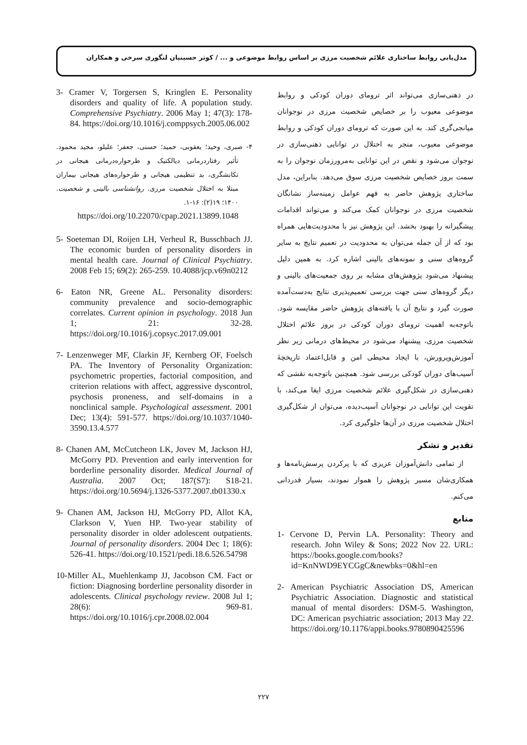مدل‌یابی روابط ساختاری علائم شخصیت مرزی بر اساس روابط موضوعی و ... / کوثر حسینیان لنگوری سرخی و همکاران
در ذهنی‌سازی می‌تواند اثر ترومای دوران کودکی و روابط موضوعی معیوب را بر خصایص شخصیت مرزی در نوجوانان میانجی‌گری کند. به این صورت که ترومای دوران کودکی و روابط موضوعی معیوب، منجر به اختلال در توانایی ذهنی‌سازی در نوجوان می‌شود و نقص در این توانایی به‌مرورزمان نوجوان را به سمت بروز خصایص شخصیت مرزی سوق می‌دهد. بنابراین، مدل ساختاری پژوهش حاضر به فهم عوامل زمینه‌ساز نشانگان شخصیت مرزی در نوجوانان کمک می‌کند و می‌تواند اقدامات پیشگیرانه را بهبود بخشد. این پژوهش نیز با محدودیت‌هایی همراه بود که از آن جمله می‌توان به محدودیت در تعمیم نتایج به سایر گروه‌های سنی و نمونه‌های بالینی اشاره کرد. به همین دلیل پیشنهاد می‌شود پژوهش‌های مشابه بر روی جمعیت‌های بالینی و دیگر گروه‌های سنی جهت بررسی تعمیم‌پذیری نتایج به‌دست‌آمده صورت گیرد و نتایج آن با یافته‌های پژوهش حاضر مقایسه شود. باتوجه‌به اهمیت ترومای دوران کودکی در بروز علائم اختلال شخصیت مرزی، پیشنهاد می‌شود در محیط‌های درمانی زیر نظر آموزش‌وپرورش، با ایجاد محیطی امن و قابل‌اعتماد تاریخچهٔ آسیب‌های دوران کودکی بررسی شود. همچنین باتوجه‌به نقشی که ذهنی‌سازی در شکل‌گیری علائم شخصیت مرزی ایفا می‌کند، با تقویت این توانایی در نوجوانان آسیب‌دیده، می‌توان از شکل‌گیری اختلال شخصیت مرزی در آن‌ها جلوگیری کرد.
تقدیر و تشکر
از تمامی دانش‌آموزان عزیزی که با پرکردن پرسش‌نامه‌ها و همکاری‌شان مسیر پژوهش را هموار نمودند، بسیار قدردانی می‌کنم.
منابع
1- Cervone D, Pervin LA. Personality: Theory and research. John Wiley & Sons; 2022 Nov 22. URL: https://books.google.com/books?id=KnNWD9EYCGgC&newbks=0&hl=en
2- American Psychiatric Association DS, American Psychiatric Association. Diagnostic and statistical manual of mental disorders: DSM-5. Washington, DC: American psychiatric association; 2013 May 22. https://doi.org/10.1176/appi.books.9780890425596
3- Cramer V, Torgersen S, Kringlen E. Personality disorders and quality of life. A population study. Comprehensive Psychiatry. 2006 May 1; 47(3): 178-84. https://doi.org/10.1016/j.comppsych.2005.06.002
۴- صبری، وحید؛ یعقوبی، حمید؛ حسنی، جعفر؛ علیلو، مجید محمود. تأثیر رفتاردرمانی دیالکتیک و طرحواره‌درمانی هیجانی در تکانشگری، بد تنظیمی هیجانی و طرحواره‌های هیجانی بیماران مبتلا به اختلال شخصیت مرزی. روانشناسی بالینی و شخصیت. ۱۴۰۰؛ ۱۹(۲): ۱۶-۱.
https://doi.org/10.22070/cpap.2021.13899.1048
5- Soeteman DI, Roijen LH, Verheul R, Busschbach JJ. The economic burden of personality disorders in mental health care. Journal of Clinical Psychiatry. 2008 Feb 15; 69(2): 265-259. 10.4088/jcp.v69n0212
6- Eaton NR, Greene AL. Personality disorders: community prevalence and socio-demographic correlates. Current opinion in psychology. 2018 Jun 1; 21: 32-28. https://doi.org/10.1016/j.copsyc.2017.09.001
7- Lenzenweger MF, Clarkin JF, Kernberg OF, Foelsch PA. The Inventory of Personality Organization: psychometric properties, factorial composition, and criterion relations with affect, aggressive dyscontrol, psychosis proneness, and self-domains in a nonclinical sample. Psychological assessment. 2001 Dec; 13(4): 591-577. https://doi.org/10.1037/1040-3590.13.4.577
8- Chanen AM, McCutcheon LK, Jovev M, Jackson HJ, McGorry PD. Prevention and early intervention for borderline personality disorder. Medical Journal of Australia. 2007 Oct; 187(S7): S18-21. https://doi.org/10.5694/j.1326-5377.2007.tb01330.x
9- Chanen AM, Jackson HJ, McGorry PD, Allot KA, Clarkson V, Yuen HP. Two-year stability of personality disorder in older adolescent outpatients. Journal of personality disorders. 2004 Dec 1; 18(6): 526-41. https://doi.org/10.1521/pedi.18.6.526.54798
10-Miller AL, Muehlenkamp JJ, Jacobson CM. Fact or fiction: Diagnosing borderline personality disorder in adolescents. Clinical psychology review. 2008 Jul 1; 28(6): 969-81. https://doi.org/10.1016/j.cpr.2008.02.004
۲۲۷